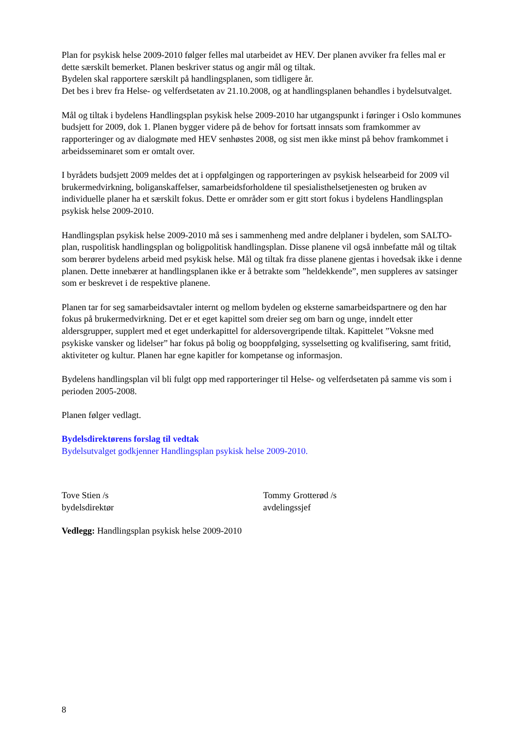Plan for psykisk helse 2009-2010 følger felles mal utarbeidet av HEV. Der planen avviker fra felles mal er dette særskilt bemerket. Planen beskriver status og angir mål og tiltak.
Bydelen skal rapportere særskilt på handlingsplanen, som tidligere år.
Det bes i brev fra Helse- og velferdsetaten av 21.10.2008, og at handlingsplanen behandles i bydelsutvalget.
Mål og tiltak i bydelens Handlingsplan psykisk helse 2009-2010 har utgangspunkt i føringer i Oslo kommunes budsjett for 2009, dok 1. Planen bygger videre på de behov for fortsatt innsats som framkommer av rapporteringer og av dialogmøte med HEV senhøstes 2008, og sist men ikke minst på behov framkommet i arbeidsseminaret som er omtalt over.
I byrådets budsjett 2009 meldes det at i oppfølgingen og rapporteringen av psykisk helsearbeid for 2009 vil brukermedvirkning, boliganskaffelser, samarbeidsforholdene til spesialisthelsetjenesten og bruken av individuelle planer ha et særskilt fokus. Dette er områder som er gitt stort fokus i bydelens Handlingsplan psykisk helse 2009-2010.
Handlingsplan psykisk helse 2009-2010 må ses i sammenheng med andre delplaner i bydelen, som SALTO-plan, ruspolitisk handlingsplan og boligpolitisk handlingsplan. Disse planene vil også innbefatte mål og tiltak som berører bydelens arbeid med psykisk helse. Mål og tiltak fra disse planene gjentas i hovedsak ikke i denne planen. Dette innebærer at handlingsplanen ikke er å betrakte som ”heldekkende”, men suppleres av satsinger som er beskrevet i de respektive planene.
Planen tar for seg samarbeidsavtaler internt og mellom bydelen og eksterne samarbeidspartnere og den har fokus på brukermedvirkning. Det er et eget kapittel som dreier seg om barn og unge, inndelt etter aldersgrupper, supplert med et eget underkapittel for aldersovergripende tiltak. Kapittelet ”Voksne med psykiske vansker og lidelser” har fokus på bolig og booppfølging, sysselsetting og kvalifisering, samt fritid, aktiviteter og kultur. Planen har egne kapitler for kompetanse og informasjon.
Bydelens handlingsplan vil bli fulgt opp med rapporteringer til Helse- og velferdsetaten på samme vis som i perioden 2005-2008.
Planen følger vedlagt.
Bydelsdirektørens forslag til vedtak
Bydelsutvalget godkjenner Handlingsplan psykisk helse 2009-2010.
Tove Stien /s
bydelsdirektør
Tommy Grotterød /s
avdelingssjef
Vedlegg: Handlingsplan psykisk helse 2009-2010
8